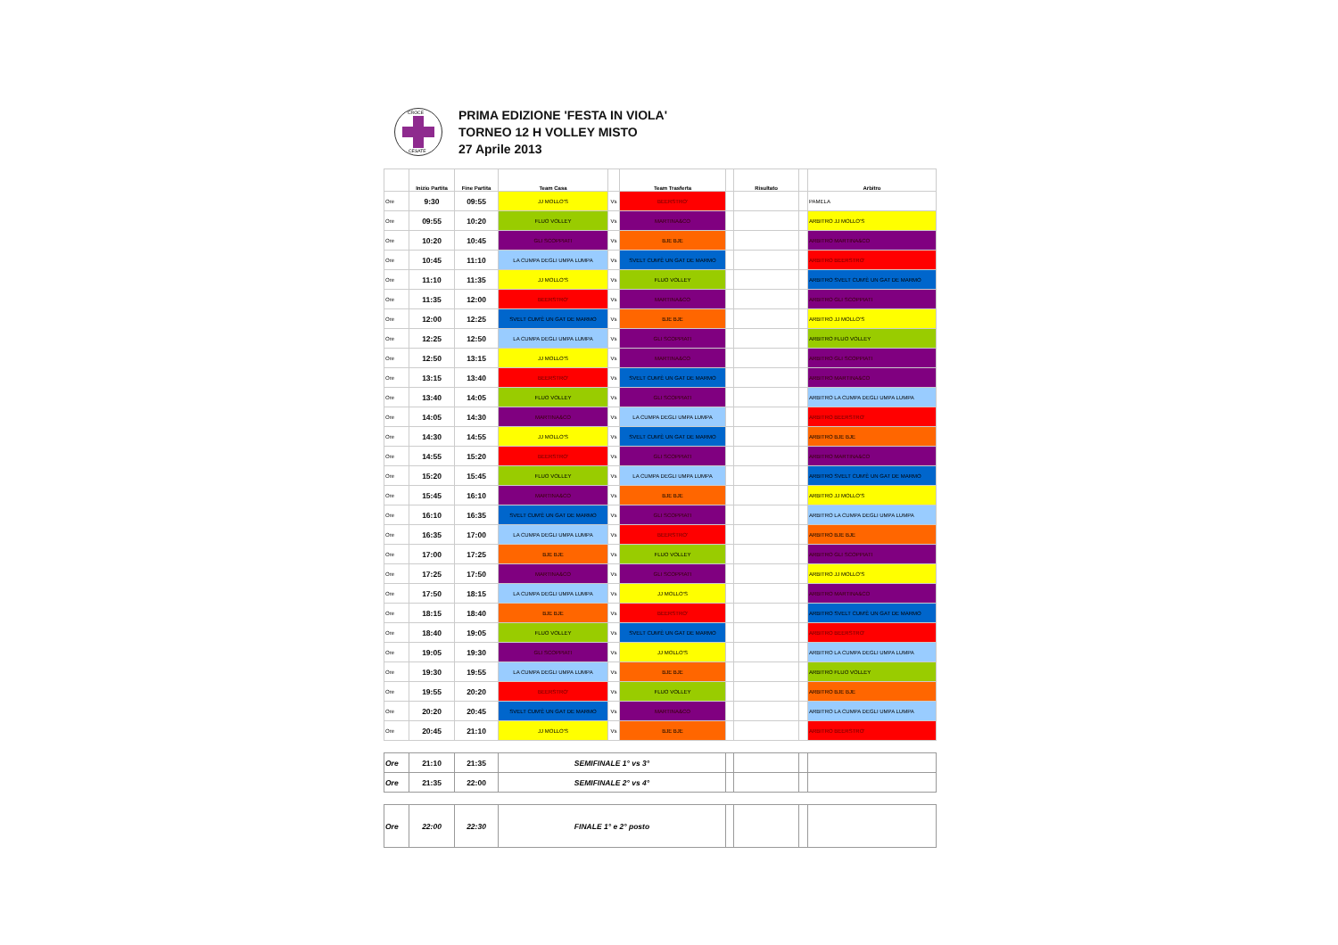CROCE
CESATE
PRIMA EDIZIONE 'FESTA IN VIOLA'
TORNEO 12 H VOLLEY MISTO
27 Aprile 2013
| | Inizio Partita | Fine Partita | Team Casa | | Team Trasferta | | Risultato | | Arbitro |
| --- | --- | --- | --- | --- | --- | --- | --- | --- | --- |
| Ore | 9:30 | 09:55 | JJ MOLLO'S | Vs | BEERSTRO' | | | | PAMELA |
| Ore | 09:55 | 10:20 | FLUO VOLLEY | Vs | MARTINA&CO | | | | ARBITRO JJ MOLLO'S |
| Ore | 10:20 | 10:45 | GLI SCOPPIATI | Vs | BJE BJE | | | | ARBITRO MARTINA&CO |
| Ore | 10:45 | 11:10 | LA CUMPA DEGLI UMPA LUMPA | Vs | SVELT CUM'È UN GAT DE MARMO | | | | ARBITRO BEERSTRO' |
| Ore | 11:10 | 11:35 | JJ MOLLO'S | Vs | FLUO VOLLEY | | | | ARBITRO SVELT CUM'È UN GAT DE MARMO |
| Ore | 11:35 | 12:00 | BEERSTRO' | Vs | MARTINA&CO | | | | ARBITRO GLI SCOPPIATI |
| Ore | 12:00 | 12:25 | SVELT CUM'È UN GAT DE MARMO | Vs | BJE BJE | | | | ARBITRO JJ MOLLO'S |
| Ore | 12:25 | 12:50 | LA CUMPA DEGLI UMPA LUMPA | Vs | GLI SCOPPIATI | | | | ARBITRO FLUO VOLLEY |
| Ore | 12:50 | 13:15 | JJ MOLLO'S | Vs | MARTINA&CO | | | | ARBITRO GLI SCOPPIATI |
| Ore | 13:15 | 13:40 | BEERSTRO' | Vs | SVELT CUM'È UN GAT DE MARMO | | | | ARBITRO MARTINA&CO |
| Ore | 13:40 | 14:05 | FLUO VOLLEY | Vs | GLI SCOPPIATI | | | | ARBITRO LA CUMPA DEGLI UMPA LUMPA |
| Ore | 14:05 | 14:30 | MARTINA&CO | Vs | LA CUMPA DEGLI UMPA LUMPA | | | | ARBITRO BEERSTRO' |
| Ore | 14:30 | 14:55 | JJ MOLLO'S | Vs | SVELT CUM'È UN GAT DE MARMO | | | | ARBITRO BJE BJE |
| Ore | 14:55 | 15:20 | BEERSTRO' | Vs | GLI SCOPPIATI | | | | ARBITRO MARTINA&CO |
| Ore | 15:20 | 15:45 | FLUO VOLLEY | Vs | LA CUMPA DEGLI UMPA LUMPA | | | | ARBITRO SVELT CUM'È UN GAT DE MARMO |
| Ore | 15:45 | 16:10 | MARTINA&CO | Vs | BJE BJE | | | | ARBITRO JJ MOLLO'S |
| Ore | 16:10 | 16:35 | SVELT CUM'È UN GAT DE MARMO | Vs | GLI SCOPPIATI | | | | ARBITRO LA CUMPA DEGLI UMPA LUMPA |
| Ore | 16:35 | 17:00 | LA CUMPA DEGLI UMPA LUMPA | Vs | BEERSTRO' | | | | ARBITRO BJE BJE |
| Ore | 17:00 | 17:25 | BJE BJE | Vs | FLUO VOLLEY | | | | ARBITRO GLI SCOPPIATI |
| Ore | 17:25 | 17:50 | MARTINA&CO | Vs | GLI SCOPPIATI | | | | ARBITRO JJ MOLLO'S |
| Ore | 17:50 | 18:15 | LA CUMPA DEGLI UMPA LUMPA | Vs | JJ MOLLO'S | | | | ARBITRO MARTINA&CO |
| Ore | 18:15 | 18:40 | BJE BJE | Vs | BEERSTRO' | | | | ARBITRO SVELT CUM'È UN GAT DE MARMO |
| Ore | 18:40 | 19:05 | FLUO VOLLEY | Vs | SVELT CUM'È UN GAT DE MARMO | | | | ARBITRO BEERSTRO' |
| Ore | 19:05 | 19:30 | GLI SCOPPIATI | Vs | JJ MOLLO'S | | | | ARBITRO LA CUMPA DEGLI UMPA LUMPA |
| Ore | 19:30 | 19:55 | LA CUMPA DEGLI UMPA LUMPA | Vs | BJE BJE | | | | ARBITRO FLUO VOLLEY |
| Ore | 19:55 | 20:20 | BEERSTRO' | Vs | FLUO VOLLEY | | | | ARBITRO BJE BJE |
| Ore | 20:20 | 20:45 | SVELT CUM'È UN GAT DE MARMO | Vs | MARTINA&CO | | | | ARBITRO LA CUMPA DEGLI UMPA LUMPA |
| Ore | 20:45 | 21:10 | JJ MOLLO'S | Vs | BJE BJE | | | | ARBITRO BEERSTRO' |
| Ore | 21:10 | 21:35 | SEMIFINALE 1° vs 3° | | | | |
| Ore | 21:35 | 22:00 | SEMIFINALE 2° vs 4° | | | | |
| Ore | 22:00 | 22:30 | FINALE 1° e 2° posto | | | | |